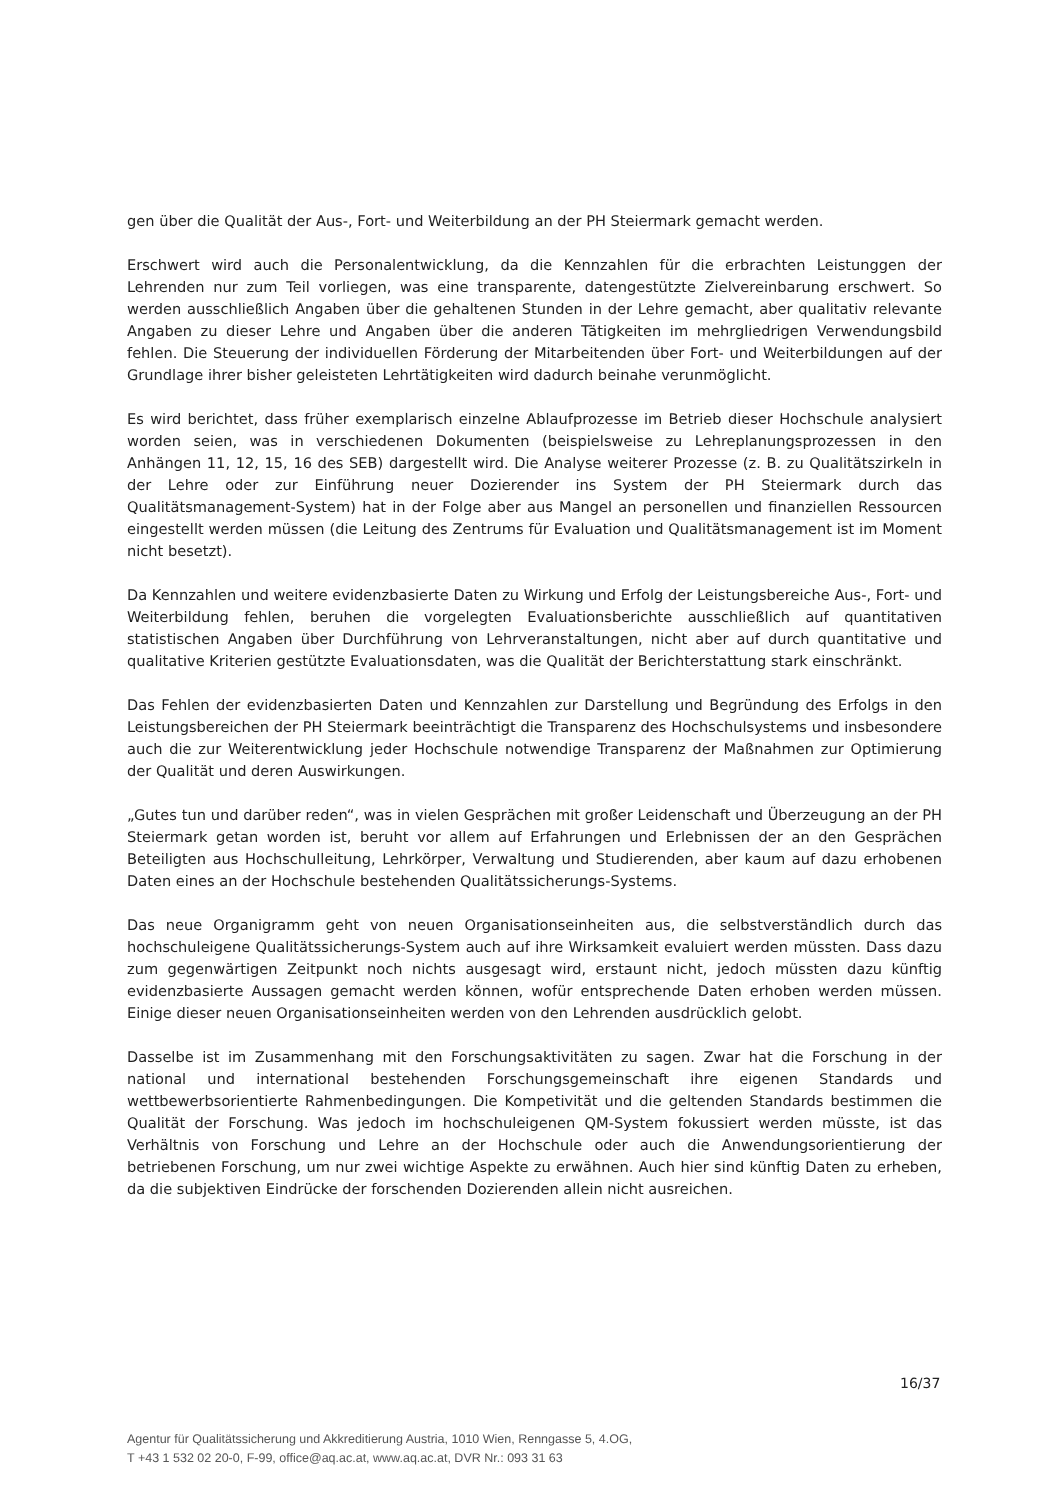gen über die Qualität der Aus-, Fort- und Weiterbildung an der PH Steiermark gemacht werden.
Erschwert wird auch die Personalentwicklung, da die Kennzahlen für die erbrachten Leistunggen der Lehrenden nur zum Teil vorliegen, was eine transparente, datengestützte Zielvereinbarung erschwert. So werden ausschließlich Angaben über die gehaltenen Stunden in der Lehre gemacht, aber qualitativ relevante Angaben zu dieser Lehre und Angaben über die anderen Tätigkeiten im mehrgliedrigen Verwendungsbild fehlen. Die Steuerung der individuellen Förderung der Mitarbeitenden über Fort- und Weiterbildungen auf der Grundlage ihrer bisher geleisteten Lehrtätigkeiten wird dadurch beinahe verunmöglicht.
Es wird berichtet, dass früher exemplarisch einzelne Ablaufprozesse im Betrieb dieser Hochschule analysiert worden seien, was in verschiedenen Dokumenten (beispielsweise zu Lehreplanungsprozessen in den Anhängen 11, 12, 15, 16 des SEB) dargestellt wird. Die Analyse weiterer Prozesse (z. B. zu Qualitätszirkeln in der Lehre oder zur Einführung neuer Dozierender ins System der PH Steiermark durch das Qualitätsmanagement-System) hat in der Folge aber aus Mangel an personellen und finanziellen Ressourcen eingestellt werden müssen (die Leitung des Zentrums für Evaluation und Qualitätsmanagement ist im Moment nicht besetzt).
Da Kennzahlen und weitere evidenzbasierte Daten zu Wirkung und Erfolg der Leistungsbereiche Aus-, Fort- und Weiterbildung fehlen, beruhen die vorgelegten Evaluationsberichte ausschließlich auf quantitativen statistischen Angaben über Durchführung von Lehrveranstaltungen, nicht aber auf durch quantitative und qualitative Kriterien gestützte Evaluationsdaten, was die Qualität der Berichterstattung stark einschränkt.
Das Fehlen der evidenzbasierten Daten und Kennzahlen zur Darstellung und Begründung des Erfolgs in den Leistungsbereichen der PH Steiermark beeinträchtigt die Transparenz des Hochschulsystems und insbesondere auch die zur Weiterentwicklung jeder Hochschule notwendige Transparenz der Maßnahmen zur Optimierung der Qualität und deren Auswirkungen.
„Gutes tun und darüber reden“, was in vielen Gesprächen mit großer Leidenschaft und Überzeugung an der PH Steiermark getan worden ist, beruht vor allem auf Erfahrungen und Erlebnissen der an den Gesprächen Beteiligten aus Hochschulleitung, Lehrkörper, Verwaltung und Studierenden, aber kaum auf dazu erhobenen Daten eines an der Hochschule bestehenden Qualitätssicherungs-Systems.
Das neue Organigramm geht von neuen Organisationseinheiten aus, die selbstverständlich durch das hochschuleigene Qualitätssicherungs-System auch auf ihre Wirksamkeit evaluiert werden müssten. Dass dazu zum gegenwärtigen Zeitpunkt noch nichts ausgesagt wird, erstaunt nicht, jedoch müssten dazu künftig evidenzbasierte Aussagen gemacht werden können, wofür entsprechende Daten erhoben werden müssen. Einige dieser neuen Organisationseinheiten werden von den Lehrenden ausdrücklich gelobt.
Dasselbe ist im Zusammenhang mit den Forschungsaktivitäten zu sagen. Zwar hat die Forschung in der national und international bestehenden Forschungsgemeinschaft ihre eigenen Standards und wettbewerbsorientierte Rahmenbedingungen. Die Kompetivität und die geltenden Standards bestimmen die Qualität der Forschung. Was jedoch im hochschuleigenen QM-System fokussiert werden müsste, ist das Verhältnis von Forschung und Lehre an der Hochschule oder auch die Anwendungsorientierung der betriebenen Forschung, um nur zwei wichtige Aspekte zu erwähnen. Auch hier sind künftig Daten zu erheben, da die subjektiven Eindrücke der forschenden Dozierenden allein nicht ausreichen.
16/37
Agentur für Qualitätssicherung und Akkreditierung Austria, 1010 Wien, Renngasse 5, 4.OG,
T +43 1 532 02 20-0, F-99, office@aq.ac.at, www.aq.ac.at, DVR Nr.: 093 31 63